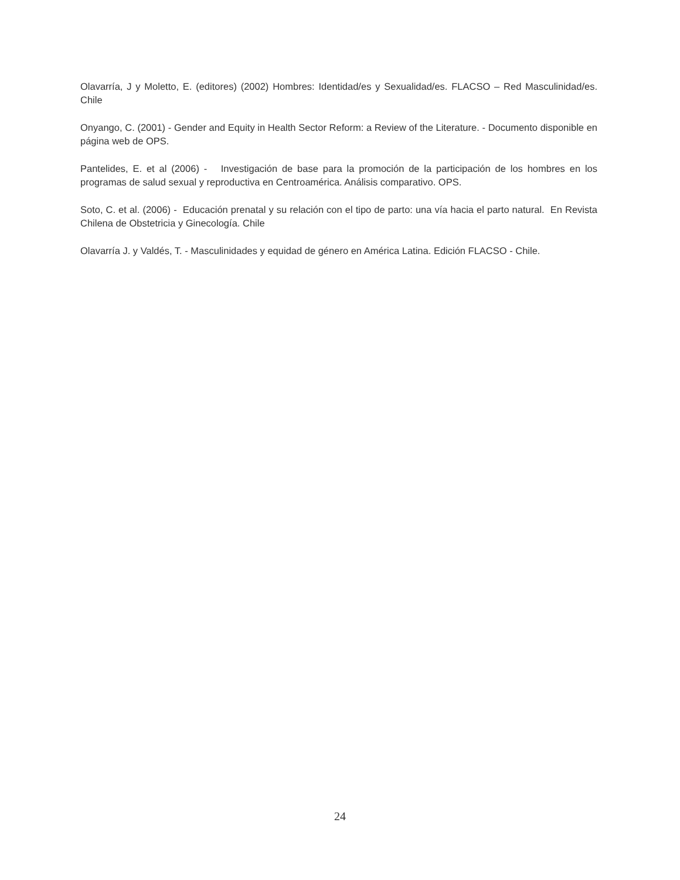Olavarría, J y Moletto, E. (editores) (2002) Hombres: Identidad/es y Sexualidad/es. FLACSO – Red Masculinidad/es. Chile
Onyango, C. (2001) - Gender and Equity in Health Sector Reform: a Review of the Literature. - Documento disponible en página web de OPS.
Pantelides, E. et al (2006) - Investigación de base para la promoción de la participación de los hombres en los programas de salud sexual y reproductiva en Centroamérica. Análisis comparativo. OPS.
Soto, C. et al. (2006) - Educación prenatal y su relación con el tipo de parto: una vía hacia el parto natural. En Revista Chilena de Obstetricia y Ginecología. Chile
Olavarría J. y Valdés, T. - Masculinidades y equidad de género en América Latina. Edición FLACSO - Chile.
24